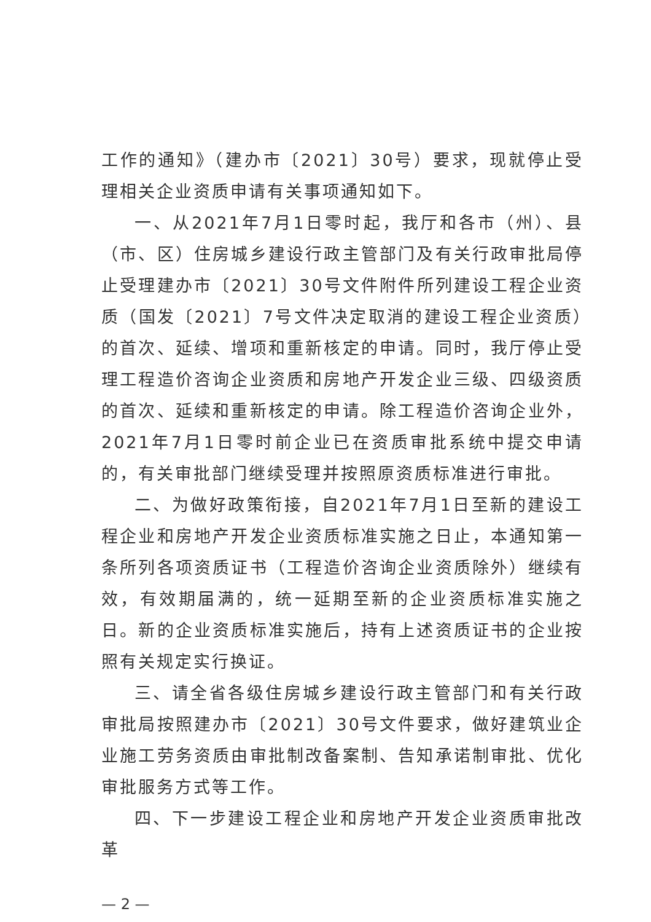工作的通知》（建办市〔2021〕30号）要求，现就停止受理相关企业资质申请有关事项通知如下。
一、从2021年7月1日零时起，我厅和各市（州）、县（市、区）住房城乡建设行政主管部门及有关行政审批局停止受理建办市〔2021〕30号文件附件所列建设工程企业资质（国发〔2021〕7号文件决定取消的建设工程企业资质）的首次、延续、增项和重新核定的申请。同时，我厅停止受理工程造价咨询企业资质和房地产开发企业三级、四级资质的首次、延续和重新核定的申请。除工程造价咨询企业外，2021年7月1日零时前企业已在资质审批系统中提交申请的，有关审批部门继续受理并按照原资质标准进行审批。
二、为做好政策衔接，自2021年7月1日至新的建设工程企业和房地产开发企业资质标准实施之日止，本通知第一条所列各项资质证书（工程造价咨询企业资质除外）继续有效，有效期届满的，统一延期至新的企业资质标准实施之日。新的企业资质标准实施后，持有上述资质证书的企业按照有关规定实行换证。
三、请全省各级住房城乡建设行政主管部门和有关行政审批局按照建办市〔2021〕30号文件要求，做好建筑业企业施工劳务资质由审批制改备案制、告知承诺制审批、优化审批服务方式等工作。
四、下一步建设工程企业和房地产开发企业资质审批改革
— 2 —